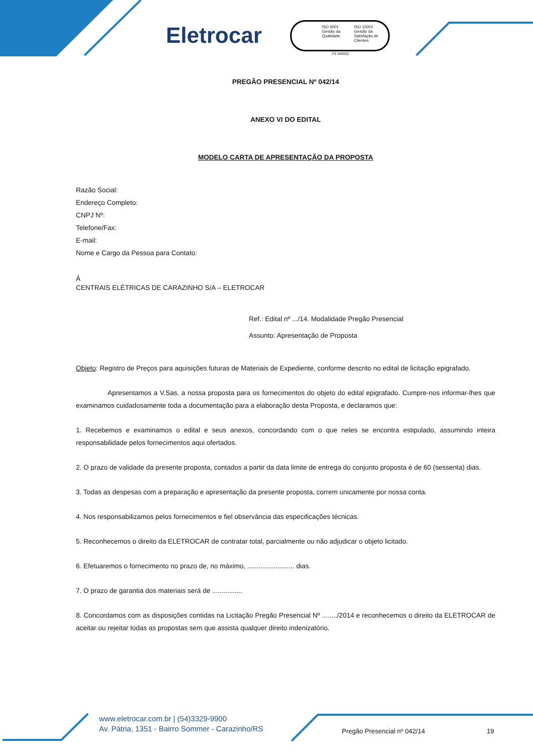Eletrocar
ISO 9001 Gestão da Qualidade
ISO 10002 Gestão da Satisfação de Clientes
FS 545652
PREGÃO PRESENCIAL Nº 042/14
ANEXO VI DO EDITAL
MODELO CARTA DE APRESENTAÇÃO DA PROPOSTA
Razão Social:
Endereço Completo:
CNPJ Nº:
Telefone/Fax:
E-mail:
Nome e Cargo da Pessoa para Contato:
Á
CENTRAIS ELÉTRICAS DE CARAZINHO S/A – ELETROCAR
Ref.: Edital nº .../14. Modalidade Pregão Presencial
Assunto: Apresentação de Proposta
Objeto: Registro de Preços para aquisições futuras de Materiais de Expediente, conforme descrito no edital de licitação epigrafado.
Apresentamos a V.Sas. a nossa proposta para os fornecimentos do objeto do edital epigrafado. Cumpre-nos informar-lhes que examinamos cuidadosamente toda a documentação para a elaboração desta Proposta, e declaramos que:
1. Recebemos e examinamos o edital e seus anexos, concordando com o que neles se encontra estipulado, assumindo inteira responsabilidade pelos fornecimentos aqui ofertados.
2. O prazo de validade da presente proposta, contados a partir da data limite de entrega do conjunto proposta é de 60 (sessenta) dias.
3. Todas as despesas com a preparação e apresentação da presente proposta, correm unicamente por nossa conta.
4. Nos responsabilizamos pelos fornecimentos e fiel observância das especificações técnicas.
5. Reconhecemos o direito da ELETROCAR de contratar total, parcialmente ou não adjudicar o objeto licitado.
6. Efetuaremos o fornecimento no prazo de, no máximo, ......................... dias.
7. O prazo de garantia dos materiais será de ................
8. Concordamos com as disposições contidas na Licitação Pregão Presencial Nº ......../2014 e reconhecemos o direito da ELETROCAR de aceitar ou rejeitar todas as propostas sem que assista qualquer direito indenizatório.
www.eletrocar.com.br | (54)3329-9900
Av. Pátria, 1351 - Bairro Sommer - Carazinho/RS
Pregão Presencial nº 042/14 19